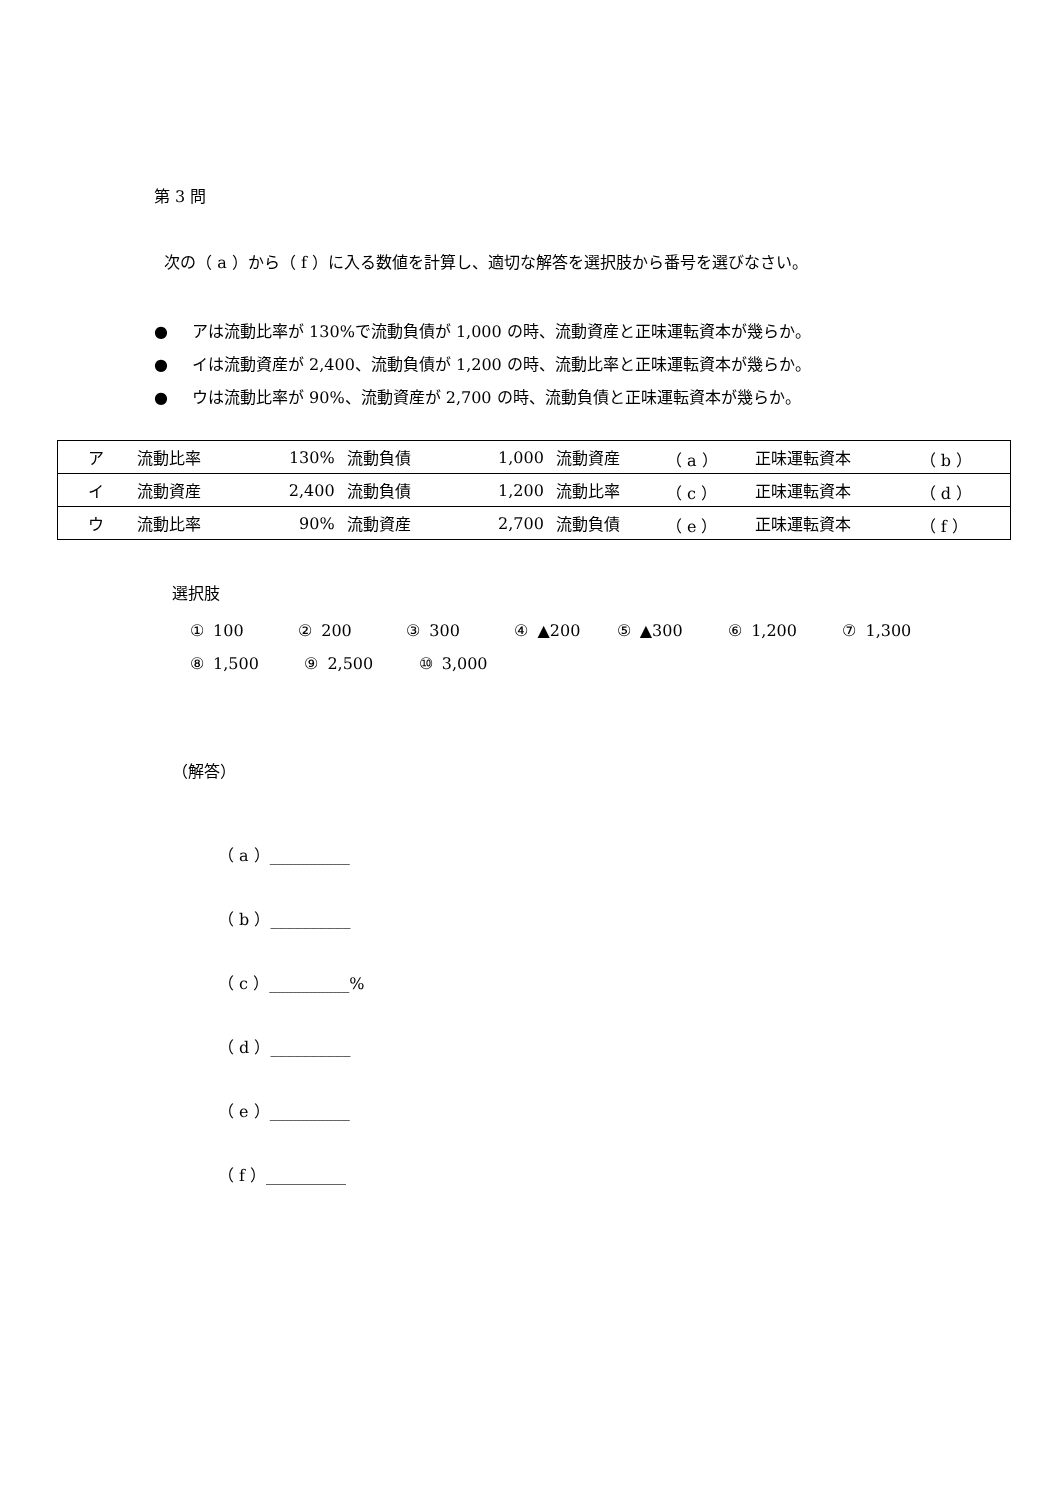第 3 問
次の（ a ）から（ f ）に入る数値を計算し、適切な解答を選択肢から番号を選びなさい。
● アは流動比率が 130%で流動負債が 1,000 の時、流動資産と正味運転資本が幾らか。
● イは流動資産が 2,400、流動負債が 1,200 の時、流動比率と正味運転資本が幾らか。
● ウは流動比率が 90%、流動資産が 2,700 の時、流動負債と正味運転資本が幾らか。
| ア | 流動比率 | 130% | 流動負債 | 1,000 | 流動資産 | （ a ） | 正味運転資本 | （ b ） |
| イ | 流動資産 | 2,400 | 流動負債 | 1,200 | 流動比率 | （ c ） | 正味運転資本 | （ d ） |
| ウ | 流動比率 | 90% | 流動資産 | 2,700 | 流動負債 | （ e ） | 正味運転資本 | （ f ） |
選択肢
① 100 ② 200 ③ 300 ④ ▲200 ⑤ ▲300 ⑥ 1,200 ⑦ 1,300
⑧ 1,500 ⑨ 2,500 ⑩ 3,000
（解答）
（ a ）__________
（ b ）__________
（ c ）__________%
（ d ）__________
（ e ）__________
（ f ）__________